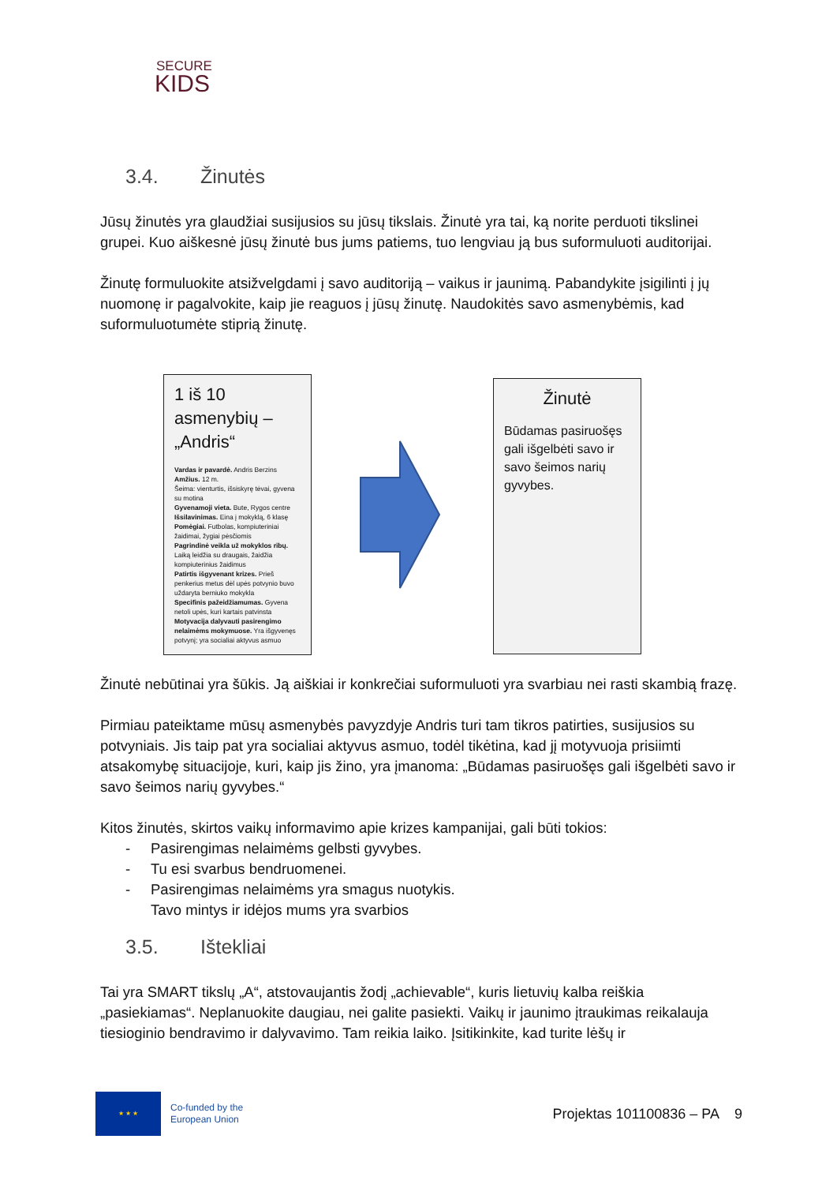SECURE
KIDS
3.4. Žinutės
Jūsų žinutės yra glaudžiai susijusios su jūsų tikslais. Žinutė yra tai, ką norite perduoti tikslinei grupei. Kuo aiškesnė jūsų žinutė bus jums patiems, tuo lengviau ją bus suformuluoti auditorijai.
Žinutę formuluokite atsižvelgdami į savo auditoriją – vaikus ir jaunimą. Pabandykite įsigilinti į jų nuomonę ir pagalvokite, kaip jie reaguos į jūsų žinutę. Naudokitės savo asmenybėmis, kad suformuluotumėte stiprią žinutę.
1 iš 10 asmenybių – „Andris“
Vardas ir pavardė. Andris Berzins
Amžius. 12 m.
Šeima: vienturtis, išsiskyrę tėvai, gyvena su motina
Gyvenamoji vieta. Bute, Rygos centre
Išsilavinimas. Eina į mokyklą, 6 klasę
Pomėgiai. Futbolas, kompiuteriniai žaidimai, žygiai pėsčiomis
Pagrindinė veikla už mokyklos ribų. Laiką leidžia su draugais, žaidžia kompiuterinius žaidimus
Patirtis išgyvenant krizes. Prieš penkerius metus dėl upės potvynio buvo uždaryta berniuko mokykla
Specifinis pažeidžiamumas. Gyvena netoli upės, kuri kartais patvinsta
Motyvacija dalyvauti pasirengimo nelaimėms mokymuose. Yra išgyvenęs potvynį; yra socialiai aktyvus asmuo
Žinutė
Būdamas pasiruošęs gali išgelbėti savo ir savo šeimos narių gyvybes.
Žinutė nebūtinai yra šūkis. Ją aiškiai ir konkrečiai suformuluoti yra svarbiau nei rasti skambią frazę.
Pirmiau pateiktame mūsų asmenybės pavyzdyje Andris turi tam tikros patirties, susijusios su potvyniais. Jis taip pat yra socialiai aktyvus asmuo, todėl tikėtina, kad jį motyvuoja prisiimti atsakomybę situacijoje, kuri, kaip jis žino, yra įmanoma: „Būdamas pasiruošęs gali išgelbėti savo ir savo šeimos narių gyvybes.“
Kitos žinutės, skirtos vaikų informavimo apie krizes kampanijai, gali būti tokios:
- Pasirengimas nelaimėms gelbsti gyvybes.
- Tu esi svarbus bendruomenei.
- Pasirengimas nelaimėms yra smagus nuotykis.
Tavo mintys ir idėjos mums yra svarbios
3.5. Ištekliai
Tai yra SMART tikslų „A“, atstovaujantis žodį „achievable“, kuris lietuvių kalba reiškia „pasiekiamas“. Neplanuokite daugiau, nei galite pasiekti. Vaikų ir jaunimo įtraukimas reikalauja tiesioginio bendravimo ir dalyvavimo. Tam reikia laiko. Įsitikinkite, kad turite lėšų ir
★ ★ ★
Co-funded by the
European Union
Projektas 101100836 – PA 9